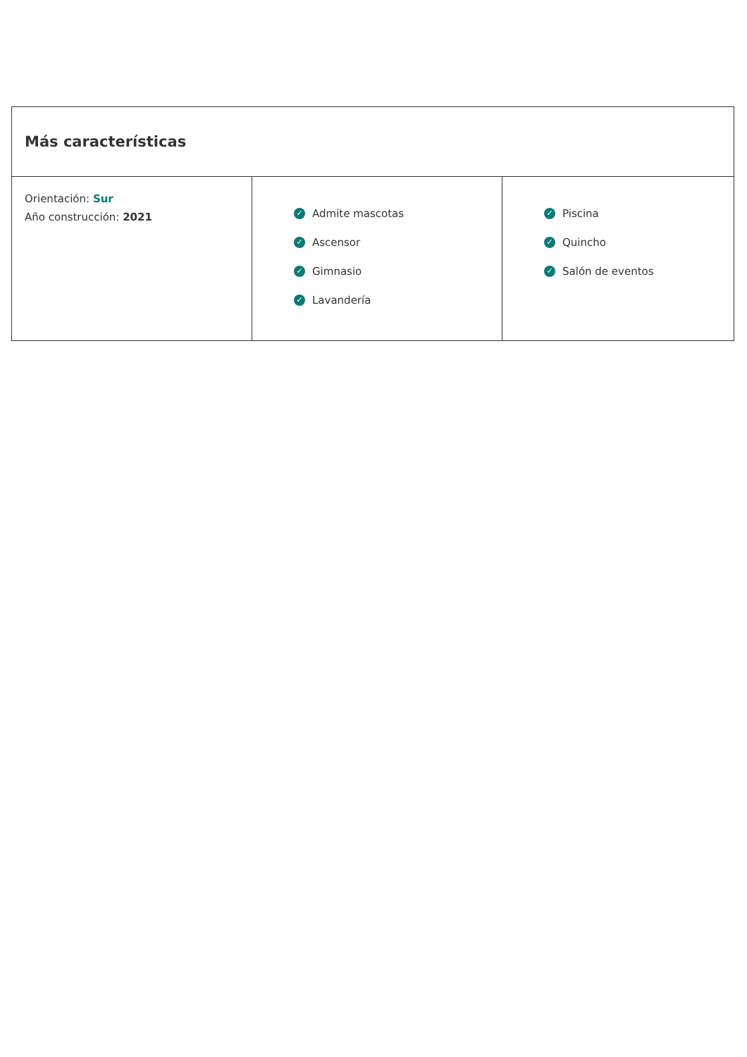Más características
| Orientación: Sur Año construcción: 2021 | ✓ Admite mascotas ✓ Ascensor ✓ Gimnasio ✓ Lavandería | ✓ Piscina ✓ Quincho ✓ Salón de eventos |